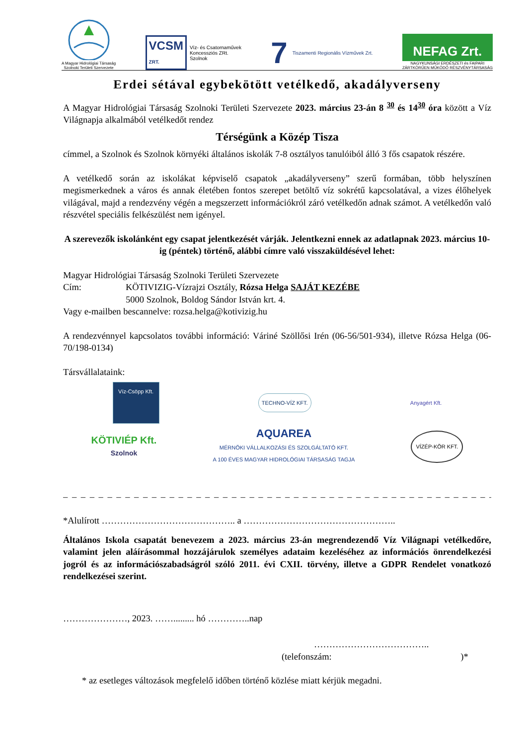A Magyar Hidrológiai Társaság
Szolnoki Területi Szervezete
VCSM
ZRT.
Víz- és Csatornaművek
Koncessziós ZRt.
Szolnok
7 Tiszamenti Regionális Vízművek Zrt.
NEFAG Zrt.
NAGYKUNSÁGI ERDÉSZETI és FAIPARI
ZÁRTKÖRŰEN MŰKÖDŐ RÉSZVÉNYTÁRSASÁG
Erdei sétával egybekötött vetélkedő, akadályverseny
A Magyar Hidrológiai Társaság Szolnoki Területi Szervezete 2023. március 23-án 8 <sup>30</sup> és 14<sup>30</sup> óra között a Víz Világnapja alkalmából vetélkedőt rendez
Térségünk a Közép Tisza
címmel, a Szolnok és Szolnok környéki általános iskolák 7-8 osztályos tanulóiból álló 3 fős csapatok részére.
A vetélkedő során az iskolákat képviselő csapatok „akadályverseny” szerű formában, több helyszínen megismerkednek a város és annak életében fontos szerepet betöltő víz sokrétű kapcsolatával, a vizes élőhelyek világával, majd a rendezvény végén a megszerzett információkról záró vetélkedőn adnak számot. A vetélkedőn való részvétel speciális felkészülést nem igényel.
A szerevezők iskolánként egy csapat jelentkezését várják. Jelentkezni ennek az adatlapnak 2023. március 10-ig (péntek) történő, alábbi címre való visszaküldésével lehet:
Magyar Hidrológiai Társaság Szolnoki Területi Szervezete
Cím: KÖTIVIZIG-Vízrajzi Osztály, Rózsa Helga SAJÁT KEZÉBE
5000 Szolnok, Boldog Sándor István krt. 4.
Vagy e-mailben bescannelve: rozsa.helga@kotivizig.hu
A rendezvénnyel kapcsolatos további információ: Váriné Szöllősi Irén (06-56/501-934), illetve Rózsa Helga (06-70/198-0134)
Társvállalataink:
Víz-Csöpp Kft.
TECHNO-VÍZ KFT.
Anyagért Kft.
KÖTIVIÉP Kft.
Szolnok
AQUAREA
MÉRNÖKI VÁLLALKOZÁSI ÉS SZOLGÁLTATÓ KFT.
A 100 ÉVES MAGYAR HIDROLÓGIAI TÁRSASÁG TAGJA
VÍZÉP-KÖR KFT.
– – – – – – – – – – – – – – – – – – – – – – – – – – – – – – – – – – – – – – – – – – – – – – – – – – – – – – –
*Alulírott …………………………………….. a …………………………………………..
Általános Iskola csapatát benevezem a 2023. március 23-án megrendezendő Víz Világnapi vetélkedőre, valamint jelen aláírásommal hozzájárulok személyes adataim kezeléséhez az információs önrendelkezési jogról és az információszabadságról szóló 2011. évi CXII. törvény, illetve a GDPR Rendelet vonatkozó rendelkezései szerint.
…………………, 2023. ……......... hó …………..nap
………………………………..
(telefonszám: )*
* az esetleges változások megfelelő időben történő közlése miatt kérjük megadni.